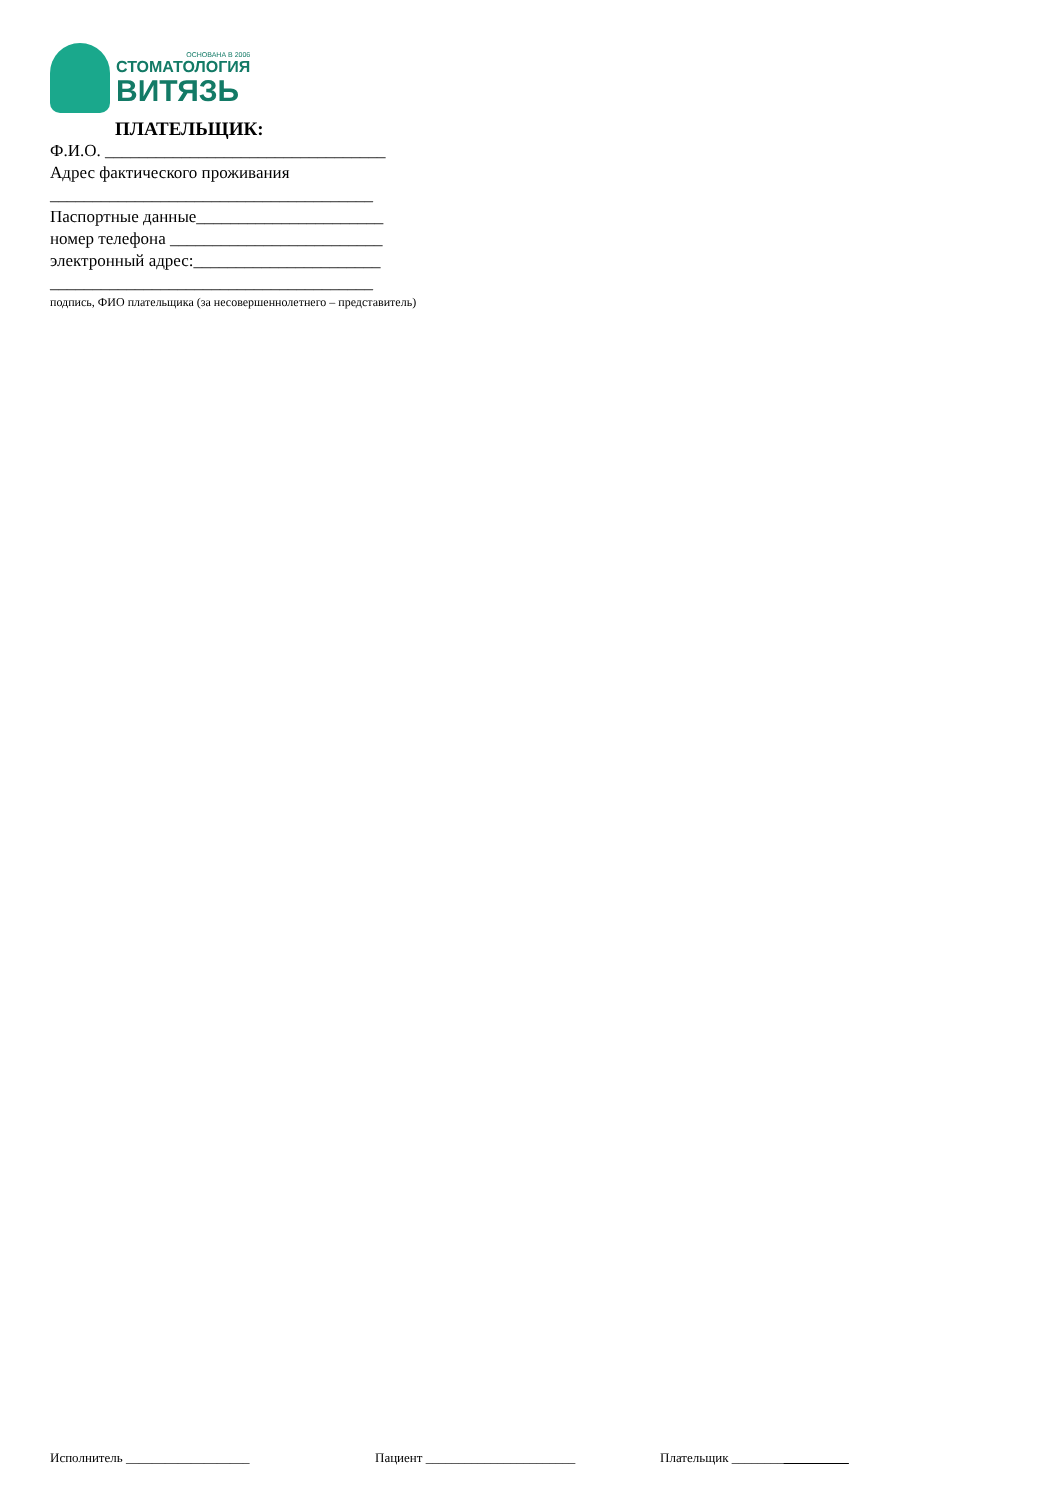ОСНОВАНА В 2006
СТОМАТОЛОГИЯ
ВИТЯЗЬ
ПЛАТЕЛЬЩИК:
Ф.И.О. _________________________________
Адрес фактического проживания
______________________________________
Паспортные данные______________________
номер телефона _________________________
электронный адрес:______________________
______________________________________
подпись, ФИО плательщика (за несовершеннолетнего – представитель)
Исполнитель ___________________ Пациент _______________________ Плательщик __________________